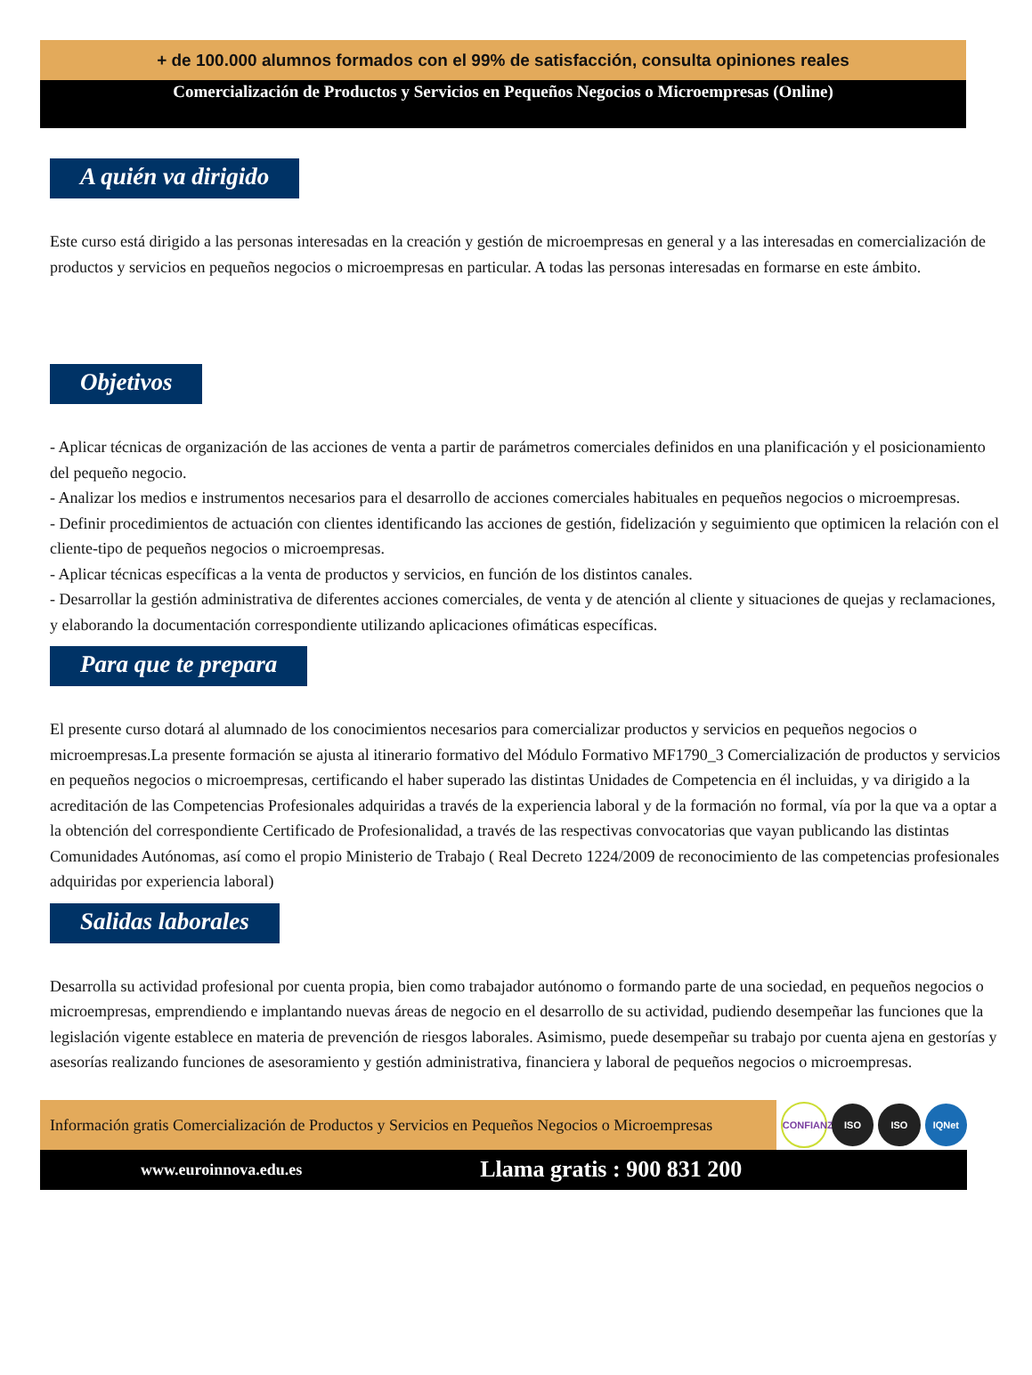+ de 100.000 alumnos formados con el 99% de satisfacción, consulta opiniones reales
Comercialización de Productos y Servicios en Pequeños Negocios o Microempresas (Online)
A quién va dirigido
Este curso está dirigido a las personas interesadas en la creación y gestión de microempresas en general y a las interesadas en comercialización de productos y servicios en pequeños negocios o microempresas en particular. A todas las personas interesadas en formarse en este ámbito.
Objetivos
- Aplicar técnicas de organización de las acciones de venta a partir de parámetros comerciales definidos en una planificación y el posicionamiento del pequeño negocio.
- Analizar los medios e instrumentos necesarios para el desarrollo de acciones comerciales habituales en pequeños negocios o microempresas.
- Definir procedimientos de actuación con clientes identificando las acciones de gestión, fidelización y seguimiento que optimicen la relación con el cliente-tipo de pequeños negocios o microempresas.
- Aplicar técnicas específicas a la venta de productos y servicios, en función de los distintos canales.
- Desarrollar la gestión administrativa de diferentes acciones comerciales, de venta y de atención al cliente y situaciones de quejas y reclamaciones, y elaborando la documentación correspondiente utilizando aplicaciones ofimáticas específicas.
Para que te prepara
El presente curso dotará al alumnado de los conocimientos necesarios para comercializar productos y servicios en pequeños negocios o microempresas.La presente formación se ajusta al itinerario formativo del Módulo Formativo MF1790_3 Comercialización de productos y servicios en pequeños negocios o microempresas, certificando el haber superado las distintas Unidades de Competencia en él incluidas, y va dirigido a la acreditación de las Competencias Profesionales adquiridas a través de la experiencia laboral y de la formación no formal, vía por la que va a optar a la obtención del correspondiente Certificado de Profesionalidad, a través de las respectivas convocatorias que vayan publicando las distintas Comunidades Autónomas, así como el propio Ministerio de Trabajo ( Real Decreto 1224/2009 de reconocimiento de las competencias profesionales adquiridas por experiencia laboral)
Salidas laborales
Desarrolla su actividad profesional por cuenta propia, bien como trabajador autónomo o formando parte de una sociedad, en pequeños negocios o microempresas, emprendiendo e implantando nuevas áreas de negocio en el desarrollo de su actividad, pudiendo desempeñar las funciones que la legislación vigente establece en materia de prevención de riesgos laborales. Asimismo, puede desempeñar su trabajo por cuenta ajena en gestorías y asesorías realizando funciones de asesoramiento y gestión administrativa, financiera y laboral de pequeños negocios o microempresas.
Información gratis Comercialización de Productos y Servicios en Pequeños Negocios o Microempresas
CONFIANZA
ISO ISO IQNet
www.euroinnova.edu.es Llama gratis : 900 831 200